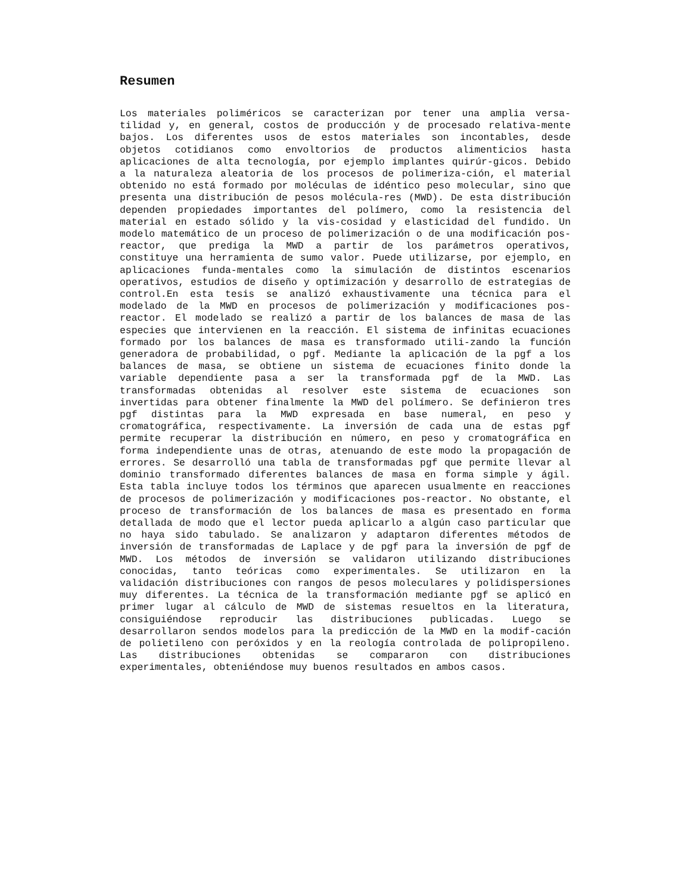Resumen
Los materiales poliméricos se caracterizan por tener una amplia versa-tilidad y, en general, costos de producción y de procesado relativa-mente bajos. Los diferentes usos de estos materiales son incontables, desde objetos cotidianos como envoltorios de productos alimenticios hasta aplicaciones de alta tecnología, por ejemplo implantes quirúr-gicos. Debido a la naturaleza aleatoria de los procesos de polimeriza-ción, el material obtenido no está formado por moléculas de idéntico peso molecular, sino que presenta una distribución de pesos molécula-res (MWD). De esta distribución dependen propiedades importantes del polímero, como la resistencia del material en estado sólido y la vis-cosidad y elasticidad del fundido. Un modelo matemático de un proceso de polimerización o de una modificación pos-reactor, que prediga la MWD a partir de los parámetros operativos, constituye una herramienta de sumo valor. Puede utilizarse, por ejemplo, en aplicaciones funda-mentales como la simulación de distintos escenarios operativos, estudios de diseño y optimización y desarrollo de estrategias de control.En esta tesis se analizó exhaustivamente una técnica para el modelado de la MWD en procesos de polimerización y modificaciones pos-reactor. El modelado se realizó a partir de los balances de masa de las especies que intervienen en la reacción. El sistema de infinitas ecuaciones formado por los balances de masa es transformado utili-zando la función generadora de probabilidad, o pgf. Mediante la aplicación de la pgf a los balances de masa, se obtiene un sistema de ecuaciones finito donde la variable dependiente pasa a ser la transformada pgf de la MWD. Las transformadas obtenidas al resolver este sistema de ecuaciones son invertidas para obtener finalmente la MWD del polímero. Se definieron tres pgf distintas para la MWD expresada en base numeral, en peso y cromatográfica, respectivamente. La inversión de cada una de estas pgf permite recuperar la distribución en número, en peso y cromatográfica en forma independiente unas de otras, atenuando de este modo la propagación de errores. Se desarrolló una tabla de transformadas pgf que permite llevar al dominio transformado diferentes balances de masa en forma simple y ágil. Esta tabla incluye todos los términos que aparecen usualmente en reacciones de procesos de polimerización y modificaciones pos-reactor. No obstante, el proceso de transformación de los balances de masa es presentado en forma detallada de modo que el lector pueda aplicarlo a algún caso particular que no haya sido tabulado. Se analizaron y adaptaron diferentes métodos de inversión de transformadas de Laplace y de pgf para la inversión de pgf de MWD. Los métodos de inversión se validaron utilizando distribuciones conocidas, tanto teóricas como experimentales. Se utilizaron en la validación distribuciones con rangos de pesos moleculares y polidispersiones muy diferentes. La técnica de la transformación mediante pgf se aplicó en primer lugar al cálculo de MWD de sistemas resueltos en la literatura, consiguiéndose reproducir las distribuciones publicadas. Luego se desarrollaron sendos modelos para la predicción de la MWD en la modif-cación de polietileno con peróxidos y en la reología controlada de polipropileno. Las distribuciones obtenidas se compararon con distribuciones experimentales, obteniéndose muy buenos resultados en ambos casos.